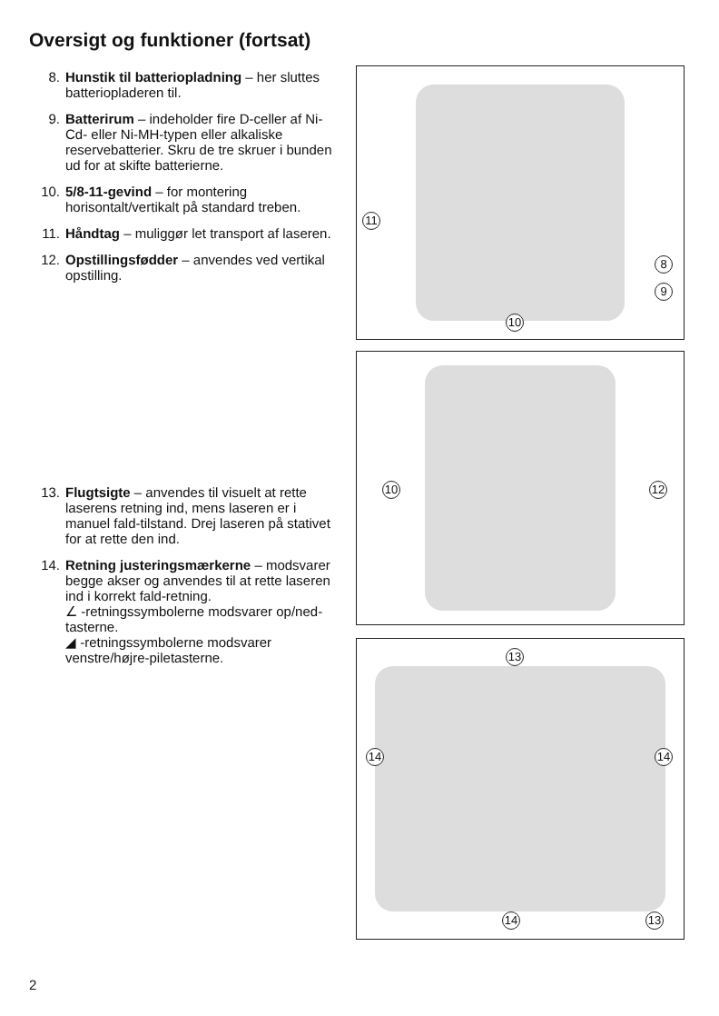Oversigt og funktioner (fortsat)
8. Hunstik til batteriopladning – her sluttes batteriopladeren til.
9. Batterirum – indeholder fire D-celler af Ni-Cd- eller Ni-MH-typen eller alkaliske reservebatterier. Skru de tre skruer i bunden ud for at skifte batterierne.
10. 5/8-11-gevind – for montering horisontalt/vertikalt på standard treben.
11. Håndtag – muliggør let transport af laseren.
12. Opstillingsfødder – anvendes ved vertikal opstilling.
13. Flugtsigte – anvendes til visuelt at rette laserens retning ind, mens laseren er i manuel fald-tilstand. Drej laseren på stativet for at rette den ind.
14. Retning justeringsmærkerne – modsvarer begge akser og anvendes til at rette laseren ind i korrekt fald-retning.
∠ -retningssymbolerne modsvarer op/ned-tasterne.
◢ -retningssymbolerne modsvarer venstre/højre-piletasterne.
11
8
9
10
10 12
13
14 14
14 13
2